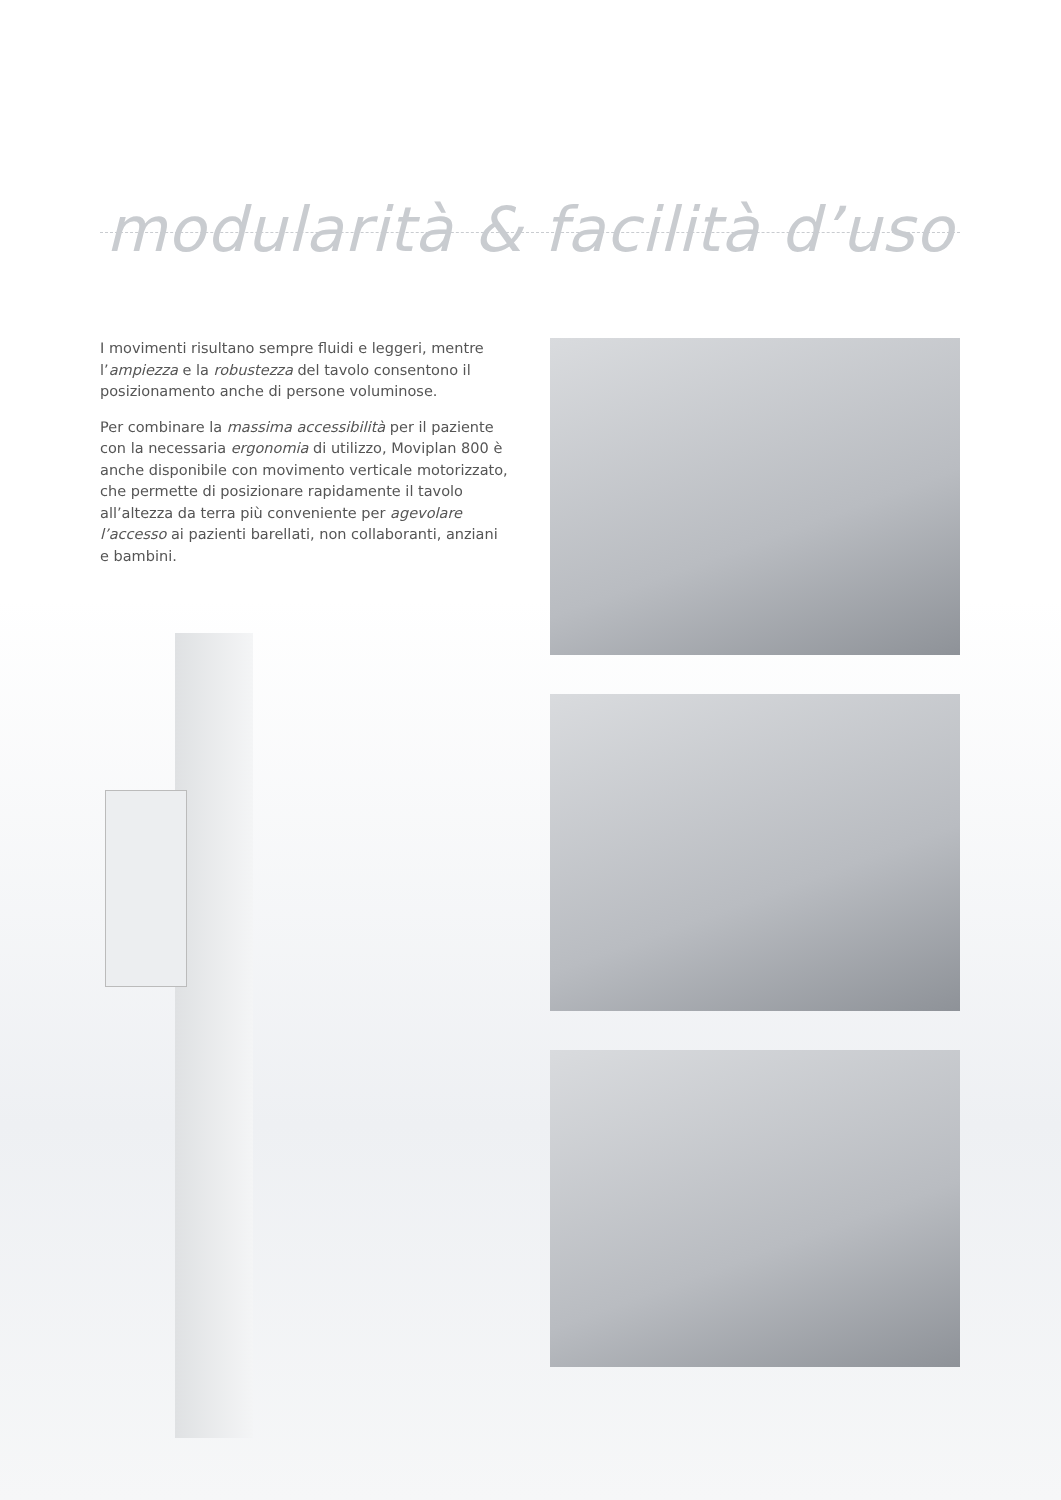modularità & facilità d’uso
I movimenti risultano sempre fluidi e leggeri, mentre l’ampiezza e la robustezza del tavolo consentono il posizionamento anche di persone voluminose.
Per combinare la massima accessibilità per il paziente con la necessaria ergonomia di utilizzo, Moviplan 800 è anche disponibile con movimento verticale motorizzato, che permette di posizionare rapidamente il tavolo all’altezza da terra più conveniente per agevolare l’accesso ai pazienti barellati, non collaboranti, anziani e bambini.